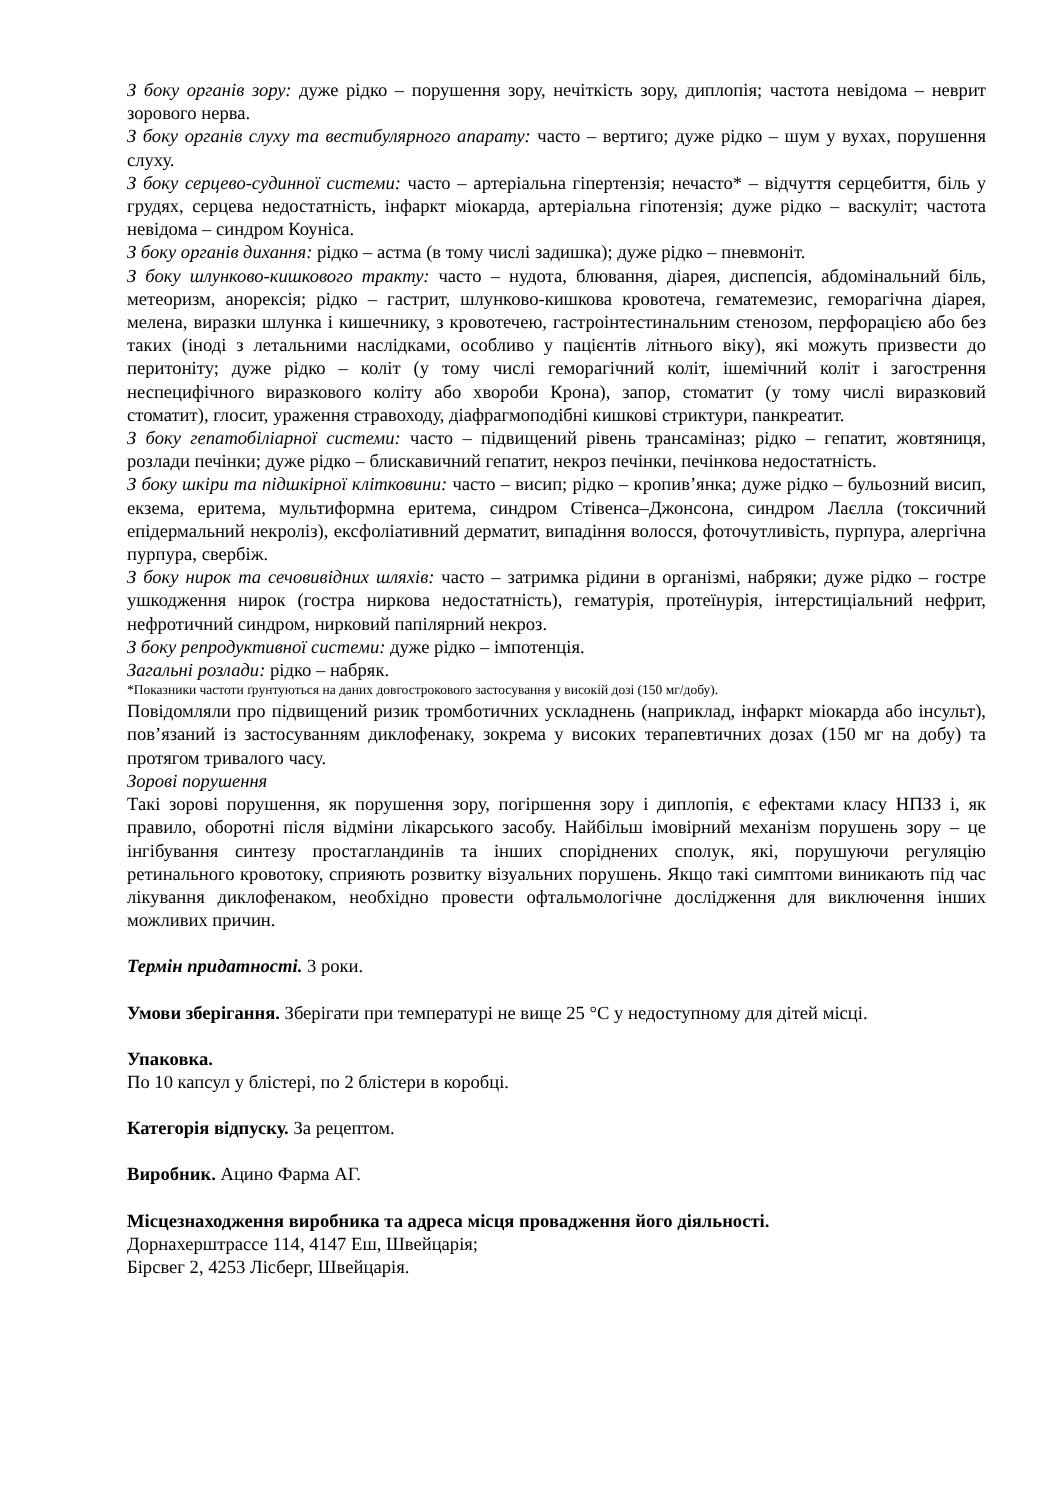З боку органів зору: дуже рідко – порушення зору, нечіткість зору, диплопія; частота невідома – неврит зорового нерва.
З боку органів слуху та вестибулярного апарату: часто – вертиго; дуже рідко – шум у вухах, порушення слуху.
З боку серцево-судинної системи: часто – артеріальна гіпертензія; нечасто* – відчуття серцебиття, біль у грудях, серцева недостатність, інфаркт міокарда, артеріальна гіпотензія; дуже рідко – васкуліт; частота невідома – синдром Коуніса.
З боку органів дихання: рідко – астма (в тому числі задишка); дуже рідко – пневмоніт.
З боку шлунково-кишкового тракту: часто – нудота, блювання, діарея, диспепсія, абдомінальний біль, метеоризм, анорексія; рідко – гастрит, шлунково-кишкова кровотеча, гематемезис, геморагічна діарея, мелена, виразки шлунка і кишечнику, з кровотечею, гастроінтестинальним стенозом, перфорацією або без таких (іноді з летальними наслідками, особливо у пацієнтів літнього віку), які можуть призвести до перитоніту; дуже рідко – коліт (у тому числі геморагічний коліт, ішемічний коліт і загострення неспецифічного виразкового коліту або хвороби Крона), запор, стоматит (у тому числі виразковий стоматит), глосит, ураження стравоходу, діафрагмоподібні кишкові стриктури, панкреатит.
З боку гепатобіліарної системи: часто – підвищений рівень трансаміназ; рідко – гепатит, жовтяниця, розлади печінки; дуже рідко – блискавичний гепатит, некроз печінки, печінкова недостатність.
З боку шкіри та підшкірної клітковини: часто – висип; рідко – кропив’янка; дуже рідко – бульозний висип, екзема, еритема, мультиформна еритема, синдром Стівенса–Джонсона, синдром Лаєлла (токсичний епідермальний некроліз), ексфоліативний дерматит, випадіння волосся, фоточутливість, пурпура, алергічна пурпура, свербіж.
З боку нирок та сечовивідних шляхів: часто – затримка рідини в організмі, набряки; дуже рідко – гостре ушкодження нирок (гостра ниркова недостатність), гематурія, протеїнурія, інтерстиціальний нефрит, нефротичний синдром, нирковий папілярний некроз.
З боку репродуктивної системи: дуже рідко – імпотенція.
Загальні розлади: рідко – набряк.
*Показники частоти ґрунтуються на даних довгострокового застосування у високій дозі (150 мг/добу).
Повідомляли про підвищений ризик тромботичних ускладнень (наприклад, інфаркт міокарда або інсульт), пов’язаний із застосуванням диклофенаку, зокрема у високих терапевтичних дозах (150 мг на добу) та протягом тривалого часу.
Зорові порушення
Такі зорові порушення, як порушення зору, погіршення зору і диплопія, є ефектами класу НПЗЗ і, як правило, оборотні після відміни лікарського засобу. Найбільш імовірний механізм порушень зору – це інгібування синтезу простагландинів та інших споріднених сполук, які, порушуючи регуляцію ретинального кровотоку, сприяють розвитку візуальних порушень. Якщо такі симптоми виникають під час лікування диклофенаком, необхідно провести офтальмологічне дослідження для виключення інших можливих причин.
Термін придатності. 3 роки.
Умови зберігання. Зберігати при температурі не вище 25 °С у недоступному для дітей місці.
Упаковка.
По 10 капсул у блістері, по 2 блістери в коробці.
Категорія відпуску. За рецептом.
Виробник. Ацино Фарма АГ.
Місцезнаходження виробника та адреса місця провадження його діяльності.
Дорнахерштрассе 114, 4147 Еш, Швейцарія;
Бірсвег 2, 4253 Лісберг, Швейцарія.